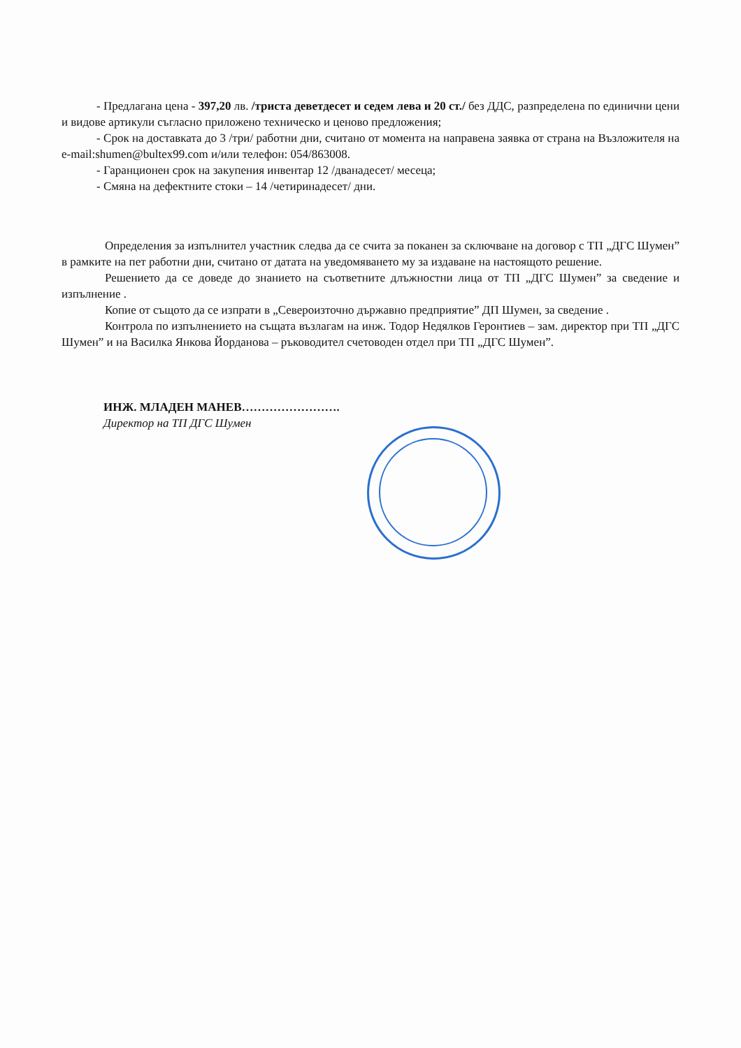- Предлагана цена - 397,20 лв. /триста деветдесет и седем лева и 20 ст./ без ДДС, разпределена по единични цени и видове артикули съгласно приложено техническо и ценово предложения;
- Срок на доставката до 3 /три/ работни дни, считано от момента на направена заявка от страна на Възложителя на e-mail:shumen@bultex99.com и/или телефон: 054/863008.
- Гаранционен срок на закупения инвентар 12 /дванадесет/ месеца;
- Смяна на дефектните стоки – 14 /четиринадесет/ дни.
Определения за изпълнител участник следва да се счита за поканен за сключване на договор с ТП „ДГС Шумен” в рамките на пет работни дни, считано от датата на уведомяването му за издаване на настоящото решение.
Решението да се доведе до знанието на съответните длъжностни лица от ТП „ДГС Шумен” за сведение и изпълнение .
Копие от същото да се изпрати в „Североизточно държавно предприятие” ДП Шумен, за сведение .
Контрола по изпълнението на същата възлагам на инж. Тодор Недялков Геронтиев – зам. директор при ТП „ДГС Шумен” и на Василка Янкова Йорданова – ръководител счетоводен отдел при ТП „ДГС Шумен”.
ИНЖ. МЛАДЕН МАНЕВ…………………….
Директор на ТП ДГС Шумен